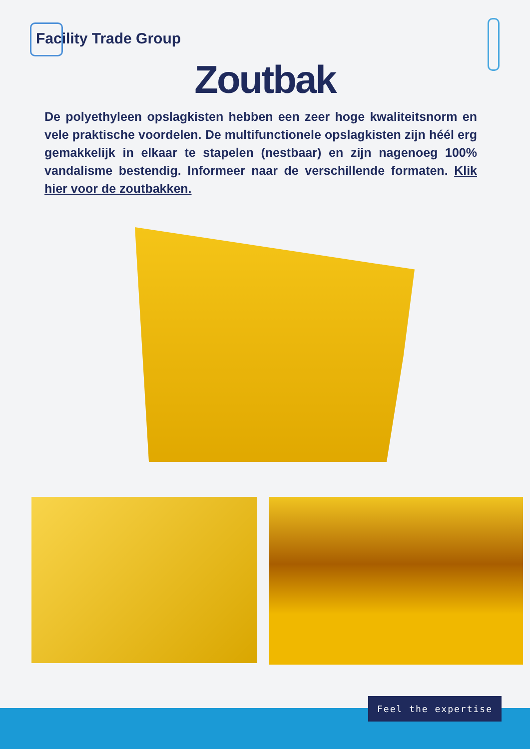Facility Trade Group
Zoutbak
De polyethyleen opslagkisten hebben een zeer hoge kwaliteitsnorm en vele praktische voordelen. De multifunctionele opslagkisten zijn héél erg gemakkelijk in elkaar te stapelen (nestbaar) en zijn nagenoeg 100% vandalisme bestendig. Informeer naar de verschillende formaten. Klik hier voor de zoutbakken.
Feel the expertise